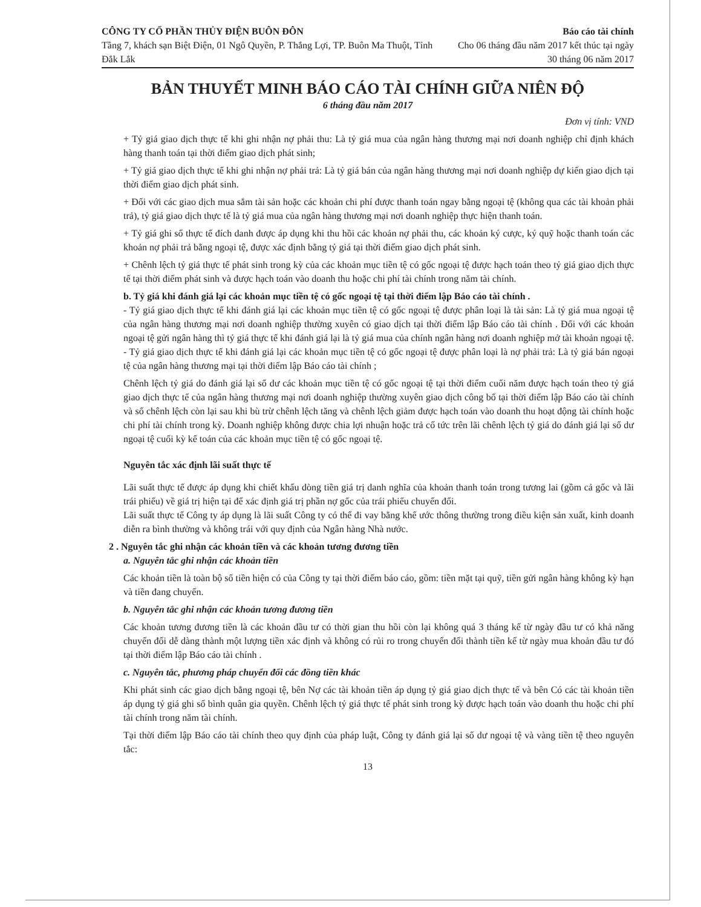CÔNG TY CỔ PHẦN THỦY ĐIỆN BUÔN ĐÔN
Tầng 7, khách sạn Biệt Điện, 01 Ngô Quyền, P. Thắng Lợi, TP. Buôn Ma Thuột, Tỉnh Đắk Lắk
Báo cáo tài chính
Cho 06 tháng đầu năm 2017 kết thúc tại ngày 30 tháng 06 năm 2017
BẢN THUYẾT MINH BÁO CÁO TÀI CHÍNH GIỮA NIÊN ĐỘ
6 tháng đầu năm 2017
Đơn vị tính: VND
+ Tỷ giá giao dịch thực tế khi ghi nhận nợ phải thu: Là tỷ giá mua của ngân hàng thương mại nơi doanh nghiệp chỉ định khách hàng thanh toán tại thời điểm giao dịch phát sinh;
+ Tỷ giá giao dịch thực tế khi ghi nhận nợ phải trả: Là tỷ giá bán của ngân hàng thương mại nơi doanh nghiệp dự kiến giao dịch tại thời điểm giao dịch phát sinh.
+ Đối với các giao dịch mua sắm tài sản hoặc các khoản chi phí được thanh toán ngay bằng ngoại tệ (không qua các tài khoản phải trả), tỷ giá giao dịch thực tế là tỷ giá mua của ngân hàng thương mại nơi doanh nghiệp thực hiện thanh toán.
+ Tỷ giá ghi sổ thực tế đích danh được áp dụng khi thu hồi các khoản nợ phải thu, các khoản ký cược, ký quỹ hoặc thanh toán các khoản nợ phải trả bằng ngoại tệ, được xác định bằng tỷ giá tại thời điểm giao dịch phát sinh.
+ Chênh lệch tỷ giá thực tế phát sinh trong kỳ của các khoản mục tiền tệ có gốc ngoại tệ được hạch toán theo tỷ giá giao dịch thực tế tại thời điểm phát sinh và được hạch toán vào doanh thu hoặc chi phí tài chính trong năm tài chính.
b. Tỷ giá khi đánh giá lại các khoản mục tiền tệ có gốc ngoại tệ tại thời điểm lập Báo cáo tài chính .
- Tỷ giá giao dịch thực tế khi đánh giá lại các khoản mục tiền tệ có gốc ngoại tệ được phân loại là tài sản: Là tỷ giá mua ngoại tệ của ngân hàng thương mại nơi doanh nghiệp thường xuyên có giao dịch tại thời điểm lập Báo cáo tài chính . Đối với các khoản ngoại tệ gửi ngân hàng thì tỷ giá thực tế khi đánh giá lại là tỷ giá mua của chính ngân hàng nơi doanh nghiệp mở tài khoản ngoại tệ.
- Tỷ giá giao dịch thực tế khi đánh giá lại các khoản mục tiền tệ có gốc ngoại tệ được phân loại là nợ phải trả: Là tỷ giá bán ngoại tệ của ngân hàng thương mại tại thời điểm lập Báo cáo tài chính ;
Chênh lệch tỷ giá do đánh giá lại số dư các khoản mục tiền tệ có gốc ngoại tệ tại thời điểm cuối năm được hạch toán theo tỷ giá giao dịch thực tế của ngân hàng thương mại nơi doanh nghiệp thường xuyên giao dịch công bố tại thời điểm lập Báo cáo tài chính và số chênh lệch còn lại sau khi bù trừ chênh lệch tăng và chênh lệch giảm được hạch toán vào doanh thu hoạt động tài chính hoặc chi phí tài chính trong kỳ. Doanh nghiệp không được chia lợi nhuận hoặc trả cổ tức trên lãi chênh lệch tỷ giá do đánh giá lại số dư ngoại tệ cuối kỳ kế toán của các khoản mục tiền tệ có gốc ngoại tệ.
Nguyên tắc xác định lãi suất thực tế
Lãi suất thực tế được áp dụng khi chiết khấu dòng tiền giá trị danh nghĩa của khoản thanh toán trong tương lai (gồm cả gốc và lãi trái phiếu) về giá trị hiện tại để xác định giá trị phần nợ gốc của trái phiếu chuyển đổi.
Lãi suất thực tế Công ty áp dụng là lãi suất Công ty có thể đi vay bằng khế ước thông thường trong điều kiện sản xuất, kinh doanh diễn ra bình thường và không trái với quy định của Ngân hàng Nhà nước.
2 . Nguyên tắc ghi nhận các khoản tiền và các khoản tương đương tiền
a. Nguyên tắc ghi nhận các khoản tiền
Các khoản tiền là toàn bộ số tiền hiện có của Công ty tại thời điểm báo cáo, gồm: tiền mặt tại quỹ, tiền gửi ngân hàng không kỳ hạn và tiền đang chuyển.
b. Nguyên tắc ghi nhận các khoản tương đương tiền
Các khoản tương đương tiền là các khoản đầu tư có thời gian thu hồi còn lại không quá 3 tháng kể từ ngày đầu tư có khả năng chuyển đổi dễ dàng thành một lượng tiền xác định và không có rủi ro trong chuyển đổi thành tiền kể từ ngày mua khoản đầu tư đó tại thời điểm lập Báo cáo tài chính .
c. Nguyên tắc, phương pháp chuyển đổi các đồng tiền khác
Khi phát sinh các giao dịch bằng ngoại tệ, bên Nợ các tài khoản tiền áp dụng tỷ giá giao dịch thực tế và bên Có các tài khoản tiền áp dụng tỷ giá ghi sổ bình quân gia quyền. Chênh lệch tỷ giá thực tế phát sinh trong kỳ được hạch toán vào doanh thu hoặc chi phí tài chính trong năm tài chính.
Tại thời điểm lập Báo cáo tài chính theo quy định của pháp luật, Công ty đánh giá lại số dư ngoại tệ và vàng tiền tệ theo nguyên tắc:
13